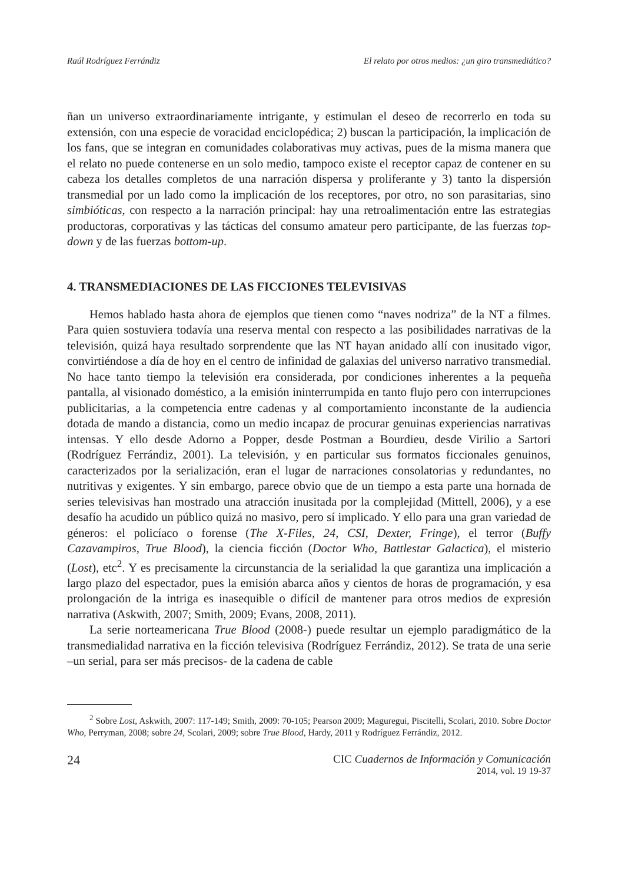Raúl Rodríguez Ferrándiz El relato por otros medios: ¿un giro transmediático?
ñan un universo extraordinariamente intrigante, y estimulan el deseo de recorrerlo en toda su extensión, con una especie de voracidad enciclopédica; 2) buscan la participación, la implicación de los fans, que se integran en comunidades colaborativas muy activas, pues de la misma manera que el relato no puede contenerse en un solo medio, tampoco existe el receptor capaz de contener en su cabeza los detalles completos de una narración dispersa y proliferante y 3) tanto la dispersión transmedial por un lado como la implicación de los receptores, por otro, no son parasitarias, sino simbióticas, con respecto a la narración principal: hay una retroalimentación entre las estrategias productoras, corporativas y las tácticas del consumo amateur pero participante, de las fuerzas top-down y de las fuerzas bottom-up.
4. TRANSMEDIACIONES DE LAS FICCIONES TELEVISIVAS
Hemos hablado hasta ahora de ejemplos que tienen como “naves nodriza” de la NT a filmes. Para quien sostuviera todavía una reserva mental con respecto a las posibilidades narrativas de la televisión, quizá haya resultado sorprendente que las NT hayan anidado allí con inusitado vigor, convirtiéndose a día de hoy en el centro de infinidad de galaxias del universo narrativo transmedial. No hace tanto tiempo la televisión era considerada, por condiciones inherentes a la pequeña pantalla, al visionado doméstico, a la emisión ininterrumpida en tanto flujo pero con interrupciones publicitarias, a la competencia entre cadenas y al comportamiento inconstante de la audiencia dotada de mando a distancia, como un medio incapaz de procurar genuinas experiencias narrativas intensas. Y ello desde Adorno a Popper, desde Postman a Bourdieu, desde Virilio a Sartori (Rodríguez Ferrándiz, 2001). La televisión, y en particular sus formatos ficcionales genuinos, caracterizados por la serialización, eran el lugar de narraciones consolatorias y redundantes, no nutritivas y exigentes. Y sin embargo, parece obvio que de un tiempo a esta parte una hornada de series televisivas han mostrado una atracción inusitada por la complejidad (Mittell, 2006), y a ese desafío ha acudido un público quizá no masivo, pero sí implicado. Y ello para una gran variedad de géneros: el policíaco o forense (The X-Files, 24, CSI, Dexter, Fringe), el terror (Buffy Cazavampiros, True Blood), la ciencia ficción (Doctor Who, Battlestar Galactica), el misterio (Lost), etc<sup>2</sup>. Y es precisamente la circunstancia de la serialidad la que garantiza una implicación a largo plazo del espectador, pues la emisión abarca años y cientos de horas de programación, y esa prolongación de la intriga es inasequible o difícil de mantener para otros medios de expresión narrativa (Askwith, 2007; Smith, 2009; Evans, 2008, 2011).
La serie norteamericana True Blood (2008-) puede resultar un ejemplo paradigmático de la transmedialidad narrativa en la ficción televisiva (Rodríguez Ferrándiz, 2012). Se trata de una serie –un serial, para ser más precisos- de la cadena de cable
<sup>2</sup> Sobre Lost, Askwith, 2007: 117-149; Smith, 2009: 70-105; Pearson 2009; Maguregui, Piscitelli, Scolari, 2010. Sobre Doctor Who, Perryman, 2008; sobre 24, Scolari, 2009; sobre True Blood, Hardy, 2011 y Rodríguez Ferrándiz, 2012.
24 CIC Cuadernos de Información y Comunicación
2014, vol. 19 19-37